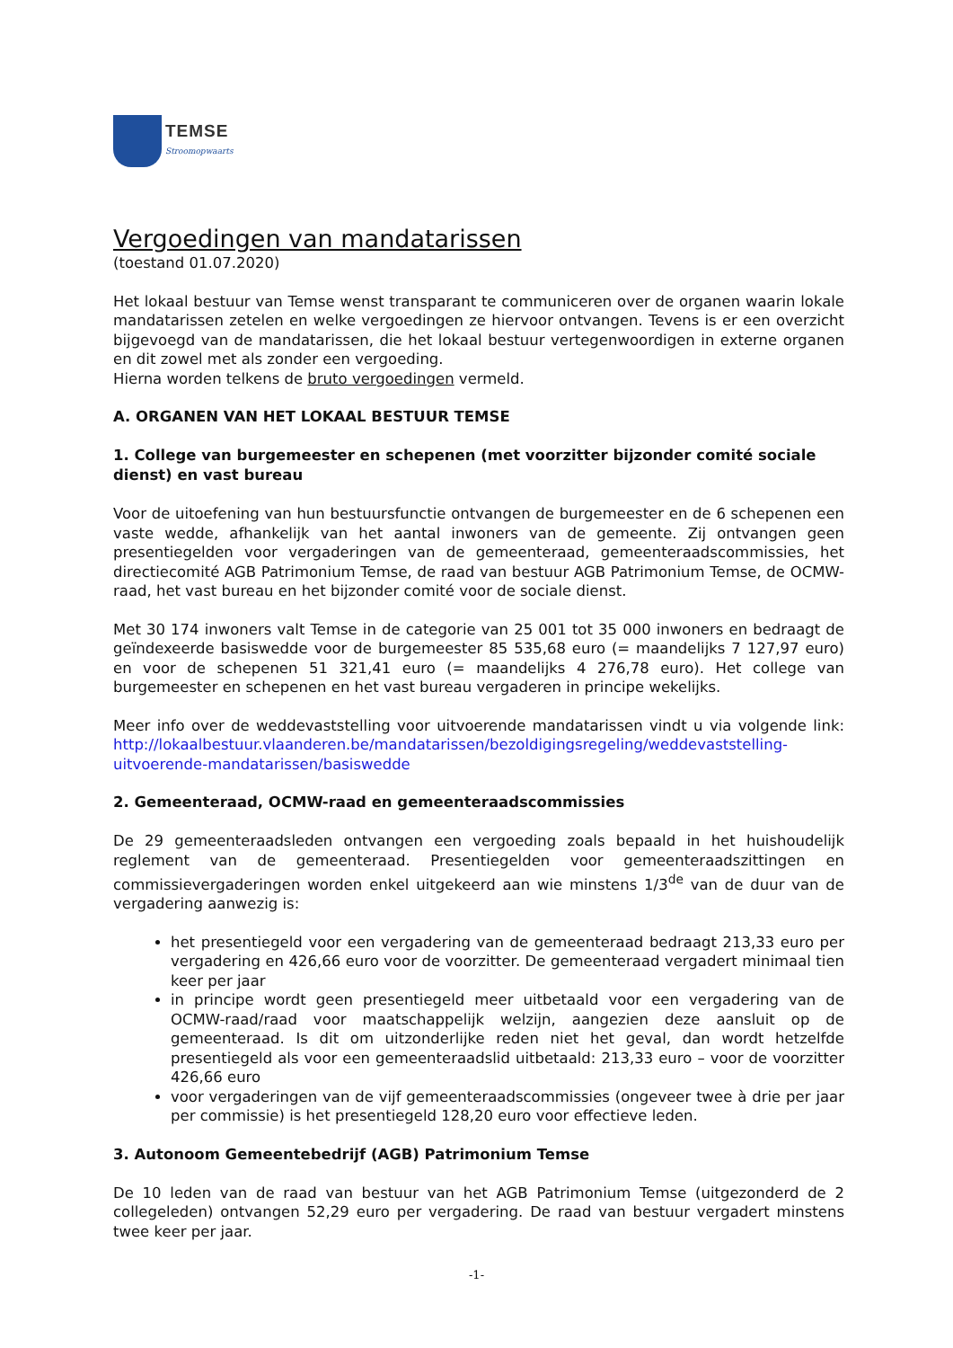TEMSE
Stroomopwaarts
Vergoedingen van mandatarissen
(toestand 01.07.2020)
Het lokaal bestuur van Temse wenst transparant te communiceren over de organen waarin lokale mandatarissen zetelen en welke vergoedingen ze hiervoor ontvangen. Tevens is er een overzicht bijgevoegd van de mandatarissen, die het lokaal bestuur vertegenwoordigen in externe organen en dit zowel met als zonder een vergoeding.
Hierna worden telkens de bruto vergoedingen vermeld.
A. ORGANEN VAN HET LOKAAL BESTUUR TEMSE
1. College van burgemeester en schepenen (met voorzitter bijzonder comité sociale dienst) en vast bureau
Voor de uitoefening van hun bestuursfunctie ontvangen de burgemeester en de 6 schepenen een vaste wedde, afhankelijk van het aantal inwoners van de gemeente. Zij ontvangen geen presentiegelden voor vergaderingen van de gemeenteraad, gemeenteraadscommissies, het directiecomité AGB Patrimonium Temse, de raad van bestuur AGB Patrimonium Temse, de OCMW-raad, het vast bureau en het bijzonder comité voor de sociale dienst.
Met 30 174 inwoners valt Temse in de categorie van 25 001 tot 35 000 inwoners en bedraagt de geïndexeerde basiswedde voor de burgemeester 85 535,68 euro (= maandelijks 7 127,97 euro) en voor de schepenen 51 321,41 euro (= maandelijks 4 276,78 euro). Het college van burgemeester en schepenen en het vast bureau vergaderen in principe wekelijks.
Meer info over de weddevaststelling voor uitvoerende mandatarissen vindt u via volgende link: http://lokaalbestuur.vlaanderen.be/mandatarissen/bezoldigingsregeling/weddevaststelling-uitvoerende-mandatarissen/basiswedde
2. Gemeenteraad, OCMW-raad en gemeenteraadscommissies
De 29 gemeenteraadsleden ontvangen een vergoeding zoals bepaald in het huishoudelijk reglement van de gemeenteraad. Presentiegelden voor gemeenteraadszittingen en commissievergaderingen worden enkel uitgekeerd aan wie minstens 1/3<sup>de</sup> van de duur van de vergadering aanwezig is:
het presentiegeld voor een vergadering van de gemeenteraad bedraagt 213,33 euro per vergadering en 426,66 euro voor de voorzitter. De gemeenteraad vergadert minimaal tien keer per jaar
in principe wordt geen presentiegeld meer uitbetaald voor een vergadering van de OCMW-raad/raad voor maatschappelijk welzijn, aangezien deze aansluit op de gemeenteraad. Is dit om uitzonderlijke reden niet het geval, dan wordt hetzelfde presentiegeld als voor een gemeenteraadslid uitbetaald: 213,33 euro – voor de voorzitter 426,66 euro
voor vergaderingen van de vijf gemeenteraadscommissies (ongeveer twee à drie per jaar per commissie) is het presentiegeld 128,20 euro voor effectieve leden.
3. Autonoom Gemeentebedrijf (AGB) Patrimonium Temse
De 10 leden van de raad van bestuur van het AGB Patrimonium Temse (uitgezonderd de 2 collegeleden) ontvangen 52,29 euro per vergadering. De raad van bestuur vergadert minstens twee keer per jaar.
-1-